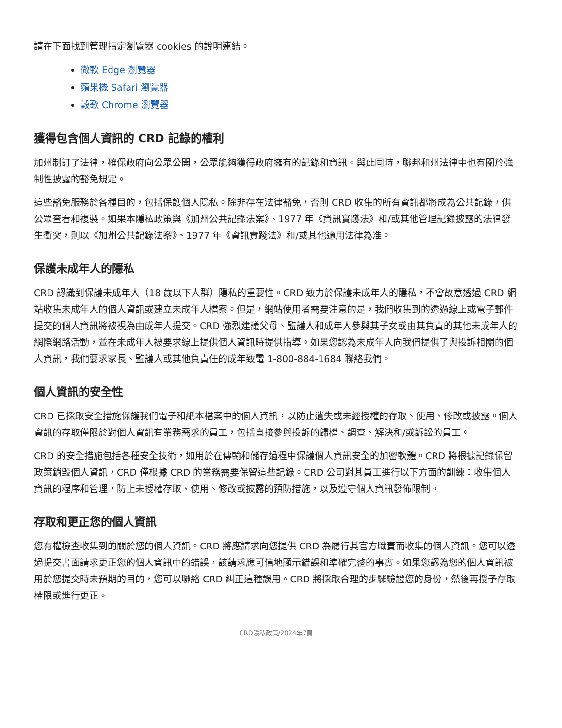請在下面找到管理指定瀏覽器 cookies 的說明連結。
微軟 Edge 瀏覽器
蘋果機 Safari 瀏覽器
穀歌 Chrome 瀏覽器
獲得包含個人資訊的 CRD 記錄的權利
加州制訂了法律，確保政府向公眾公開，公眾能夠獲得政府擁有的記錄和資訊。與此同時，聯邦和州法律中也有關於強制性披露的豁免規定。
這些豁免服務於各種目的，包括保護個人隱私。除非存在法律豁免，否則 CRD 收集的所有資訊都將成為公共記錄，供公眾查看和複製。如果本隱私政策與《加州公共記錄法案》、1977 年《資訊實踐法》和/或其他管理記錄披露的法律發生衝突，則以《加州公共記錄法案》、1977 年《資訊實踐法》和/或其他適用法律為准。
保護未成年人的隱私
CRD 認識到保護未成年人（18 歲以下人群）隱私的重要性。CRD 致力於保護未成年人的隱私，不會故意透過 CRD 網站收集未成年人的個人資訊或建立未成年人檔案。但是，網站使用者需要注意的是，我們收集到的透過線上或電子郵件提交的個人資訊將被視為由成年人提交。CRD 強烈建議父母、監護人和成年人參與其子女或由其負責的其他未成年人的網際網路活動，並在未成年人被要求線上提供個人資訊時提供指導。如果您認為未成年人向我們提供了與投訴相關的個人資訊，我們要求家長、監護人或其他負責任的成年致電 1-800-884-1684 聯絡我們。
個人資訊的安全性
CRD 已採取安全措施保護我們電子和紙本檔案中的個人資訊，以防止遺失或未經授權的存取、使用、修改或披露。個人資訊的存取僅限於對個人資訊有業務需求的員工，包括直接參與投訴的歸檔、調查、解決和/或訴訟的員工。
CRD 的安全措施包括各種安全技術，如用於在傳輸和儲存過程中保護個人資訊安全的加密軟體。CRD 將根據記錄保留政策銷毀個人資訊，CRD 僅根據 CRD 的業務需要保留這些記錄。CRD 公司對其員工進行以下方面的訓練：收集個人資訊的程序和管理，防止未授權存取、使用、修改或披露的預防措施，以及遵守個人資訊發佈限制。
存取和更正您的個人資訊
您有權檢查收集到的關於您的個人資訊。CRD 將應請求向您提供 CRD 為履行其官方職責而收集的個人資訊。您可以透過提交書面請求更正您的個人資訊中的錯誤，該請求應可信地顯示錯誤和準確完整的事實。如果您認為您的個人資訊被用於您提交時未預期的目的，您可以聯絡 CRD 糾正這種誤用。CRD 將採取合理的步驟驗證您的身份，然後再授予存取權限或進行更正。
CRD隱私政策/2024年7頁